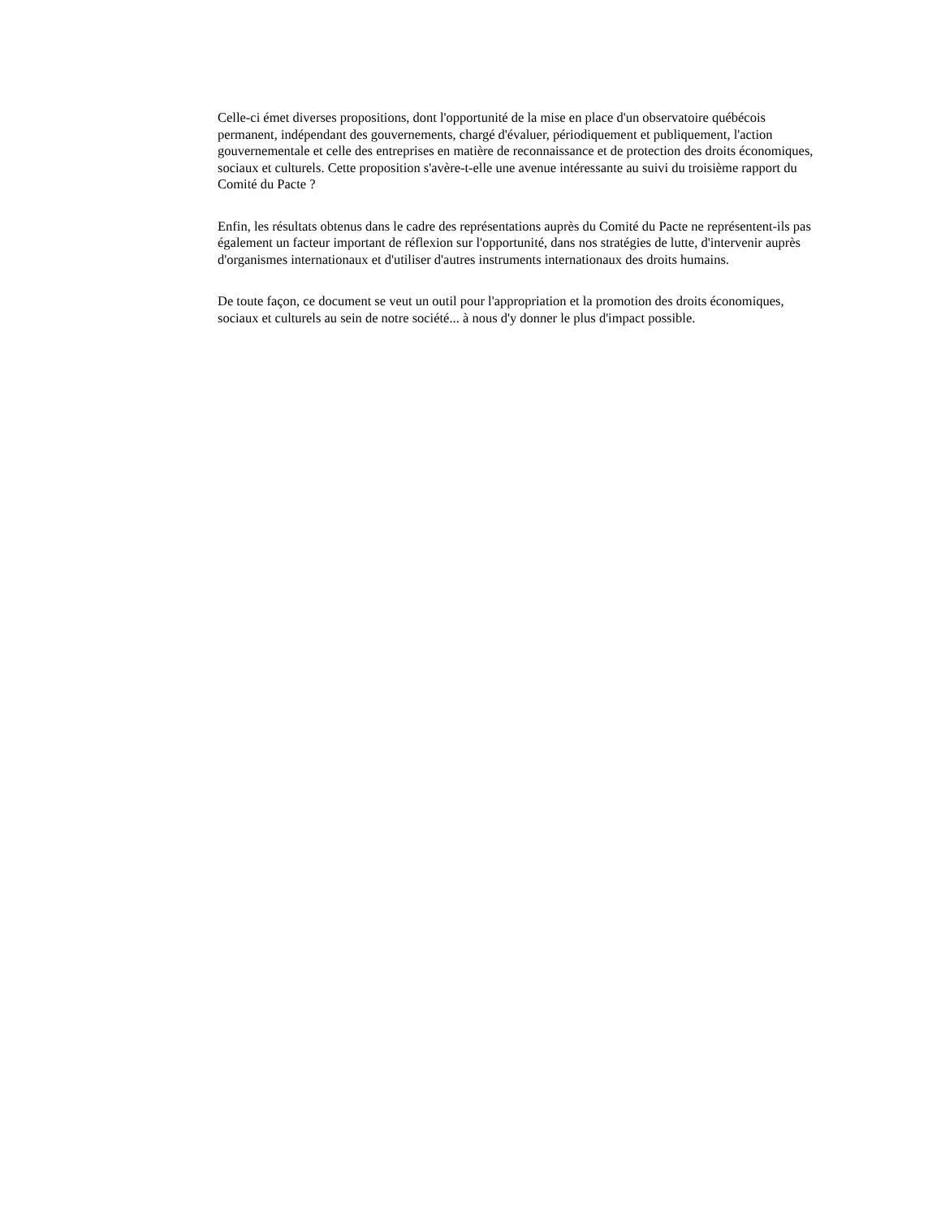Celle-ci émet diverses propositions, dont l'opportunité de la mise en place d'un observatoire québécois permanent, indépendant des gouvernements, chargé d'évaluer, périodiquement et publiquement, l'action gouvernementale et celle des entreprises en matière de reconnaissance et de protection des droits économiques, sociaux et culturels. Cette proposition s'avère-t-elle une avenue intéressante au suivi du troisième rapport du Comité du Pacte ?
Enfin, les résultats obtenus dans le cadre des représentations auprès du Comité du Pacte ne représentent-ils pas également un facteur important de réflexion sur l'opportunité, dans nos stratégies de lutte, d'intervenir auprès d'organismes internationaux et d'utiliser d'autres instruments internationaux des droits humains.
De toute façon, ce document se veut un outil pour l'appropriation et la promotion des droits économiques, sociaux et culturels au sein de notre société... à nous d'y donner le plus d'impact possible.